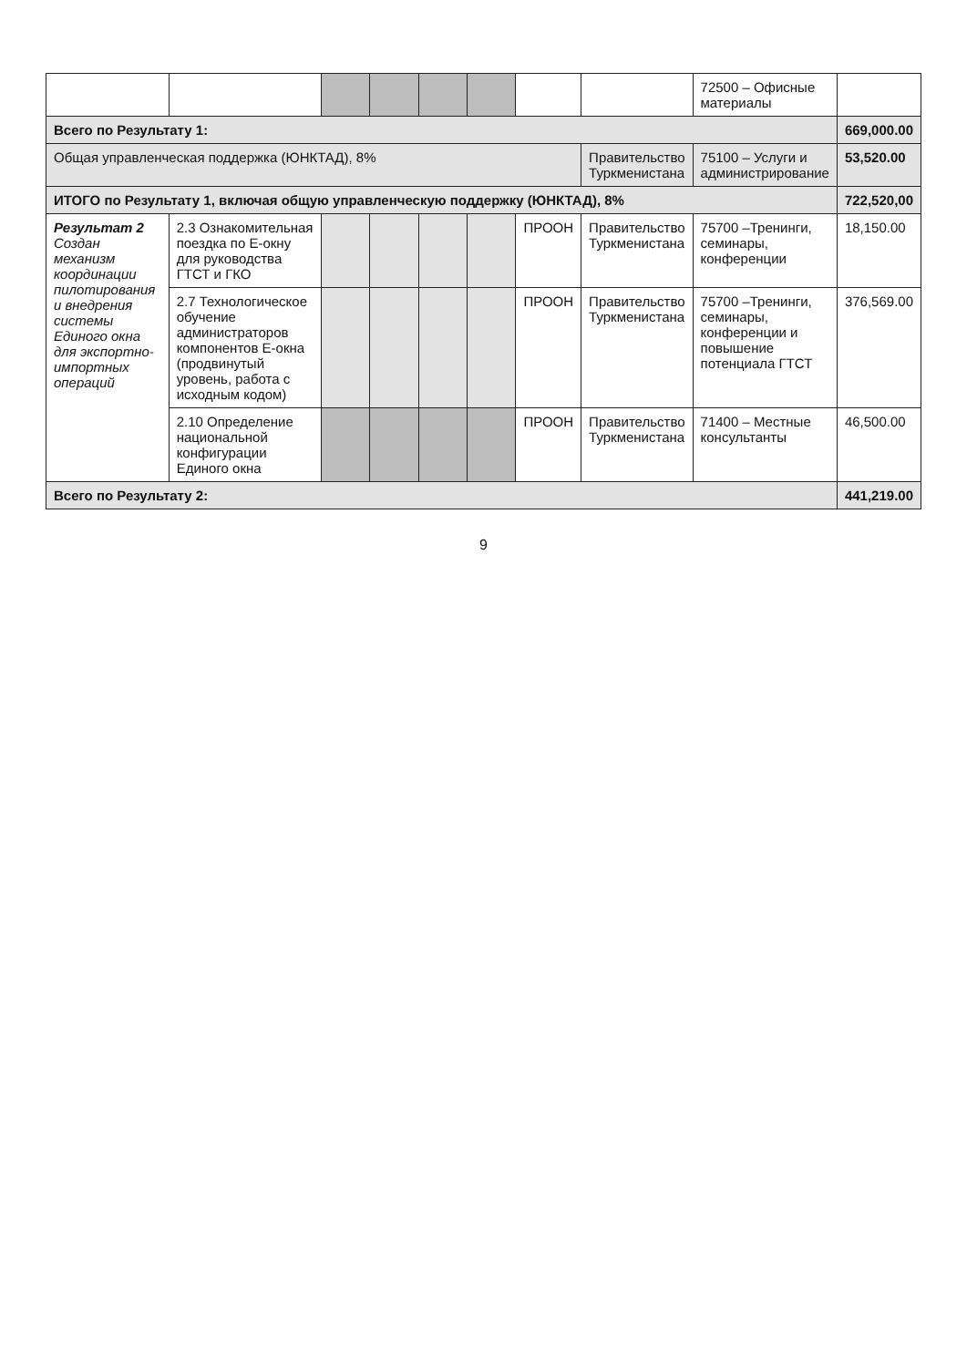| | | | | | | | | 72500 – Офисные материалы | |
| Всего по Результату 1: | | | | | | | | | 669,000.00 |
| Общая управленческая поддержка (ЮНКТАД), 8% | | | | | | | Правительство Туркменистана | 75100 – Услуги и администрирование | 53,520.00 |
| ИТОГО по Результату 1, включая общую управленческую поддержку (ЮНКТАД), 8% | | | | | | | | | 722,520,00 |
| Результат 2 Создан механизм координации пилотирования и внедрения системы Единого окна для экспортно-импортных операций | 2.3 Ознакомительная поездка по Е-окну для руководства ГТСТ и ГКО | | | | | ПРООН | Правительство Туркменистана | 75700 –Тренинги, семинары, конференции | 18,150.00 |
| | 2.7 Технологическое обучение администраторов компонентов Е-окна (продвинутый уровень, работа с исходным кодом) | | | | | ПРООН | Правительство Туркменистана | 75700 –Тренинги, семинары, конференции и повышение потенциала ГТСТ | 376,569.00 |
| | 2.10 Определение национальной конфигурации Единого окна | | | | | ПРООН | Правительство Туркменистана | 71400 – Местные консультанты | 46,500.00 |
| Всего по Результату 2: | | | | | | | | | 441,219.00 |
9